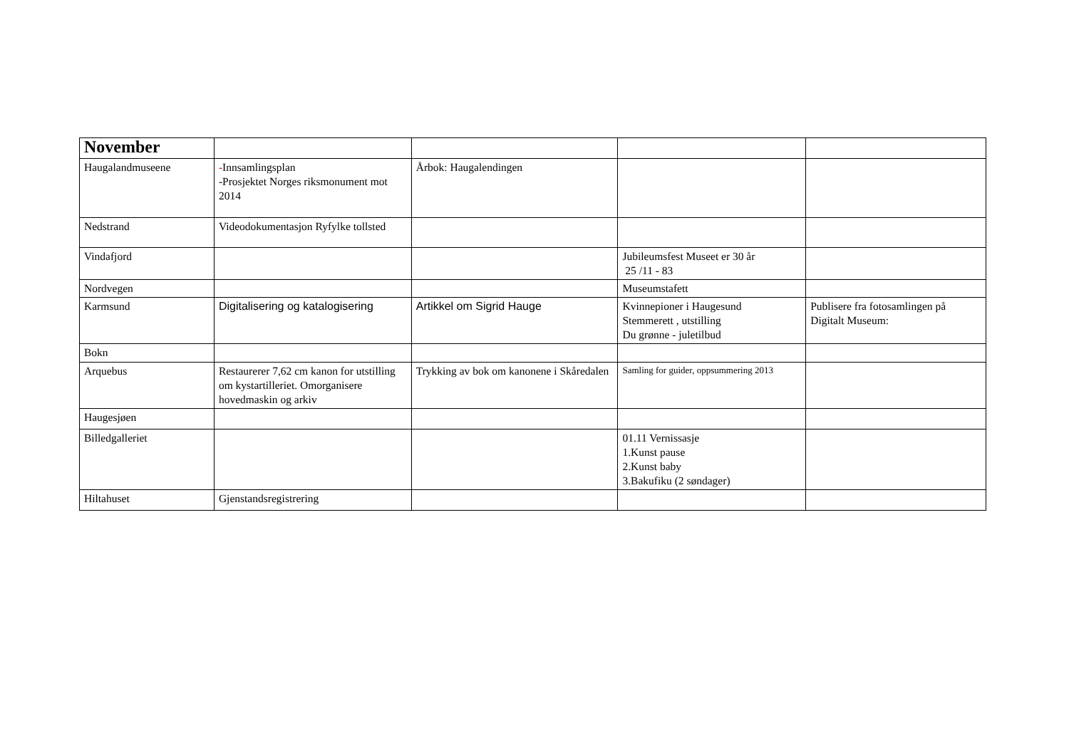| November | | | | |
| Haugalandmuseene | - Innsamlingsplan -Prosjektet Norges riksmonument mot 2014 | Årbok: Haugalendingen | | |
| Nedstrand | Videodokumentasjon Ryfylke tollsted | | | |
| Vindafjord | | | Jubileumsfest Museet er 30 år 25 /11 - 83 | |
| Nordvegen | | | Museumstafett | |
| Karmsund | Digitalisering og katalogisering | Artikkel om Sigrid Hauge | Kvinnepioner i Haugesund Stemmerett , utstilling Du grønne - juletilbud | Publisere fra fotosamlingen på Digitalt Museum: |
| Bokn | | | | |
| Arquebus | Restaurerer 7,62 cm kanon for utstilling om kystartilleriet. Omorganisere hovedmaskin og arkiv | Trykking av bok om kanonene i Skåredalen | Samling for guider, oppsummering 2013 | |
| Haugesjøen | | | | |
| Billedgalleriet | | | 01.11 Vernissasje 1.Kunst pause 2.Kunst baby 3.Bakufiku (2 søndager) | |
| Hiltahuset | Gjenstandsregistrering | | | |